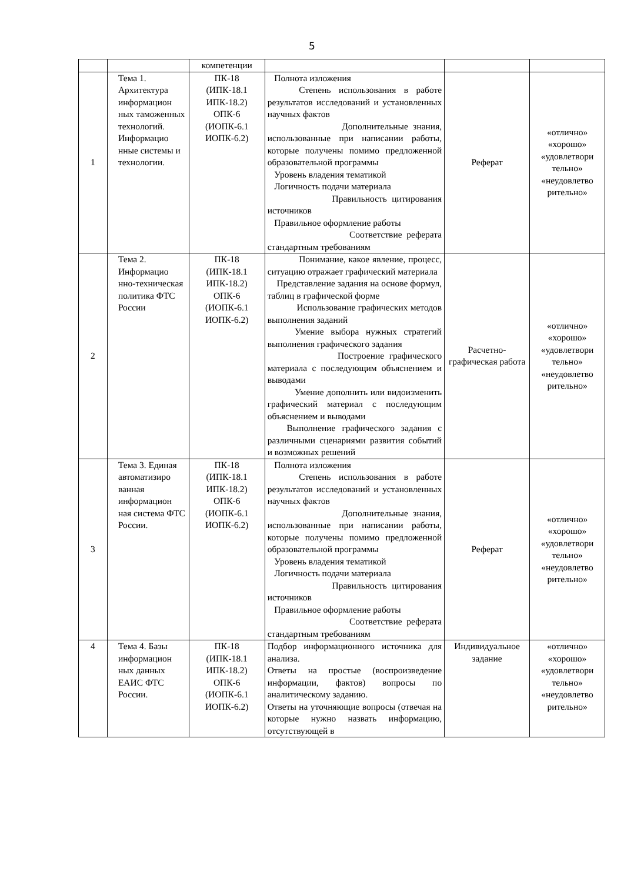5
| | | компетенции | | | |
| 1 | Тема 1. Архитектура информацион ных таможенных технологий. Информацио нные системы и технологии. | ПК-18 (ИПК-18.1 ИПК-18.2) ОПК-6 (ИОПК-6.1 ИОПК-6.2) | Полнота изложения Степень использования в работе результатов исследований и установленных научных фактов Дополнительные знания, использованные при написании работы, которые получены помимо предложенной образовательной программы Уровень владения тематикой Логичность подачи материала Правильность цитирования источников Правильное оформление работы Соответствие реферата стандартным требованиям | Реферат | «отлично» «хорошо» «удовлетвори тельно» «неудовлетво рительно» |
| 2 | Тема 2. Информацио нно-техническая политика ФТС России | ПК-18 (ИПК-18.1 ИПК-18.2) ОПК-6 (ИОПК-6.1 ИОПК-6.2) | Понимание, какое явление, процесс, ситуацию отражает графический материала Представление задания на основе формул, таблиц в графической форме Использование графических методов выполнения заданий Умение выбора нужных стратегий выполнения графического задания Построение графического материала с последующим объяснением и выводами Умение дополнить или видоизменить графический материал с последующим объяснением и выводами Выполнение графического задания с различными сценариями развития событий и возможных решений | Расчетно-графическая работа | «отлично» «хорошо» «удовлетвори тельно» «неудовлетво рительно» |
| 3 | Тема 3. Единая автоматизиро ванная информацион ная система ФТС России. | ПК-18 (ИПК-18.1 ИПК-18.2) ОПК-6 (ИОПК-6.1 ИОПК-6.2) | Полнота изложения Степень использования в работе результатов исследований и установленных научных фактов Дополнительные знания, использованные при написании работы, которые получены помимо предложенной образовательной программы Уровень владения тематикой Логичность подачи материала Правильность цитирования источников Правильное оформление работы Соответствие реферата стандартным требованиям | Реферат | «отлично» «хорошо» «удовлетвори тельно» «неудовлетво рительно» |
| 4 | Тема 4. Базы информацион ных данных ЕАИС ФТС России. | ПК-18 (ИПК-18.1 ИПК-18.2) ОПК-6 (ИОПК-6.1 ИОПК-6.2) | Подбор информационного источника для анализа. Ответы на простые (воспроизведение информации, фактов) вопросы по аналитическому заданию. Ответы на уточняющие вопросы (отвечая на которые нужно назвать информацию, отсутствующей в | Индивидуальное задание | «отлично» «хорошо» «удовлетвори тельно» «неудовлетво рительно» |